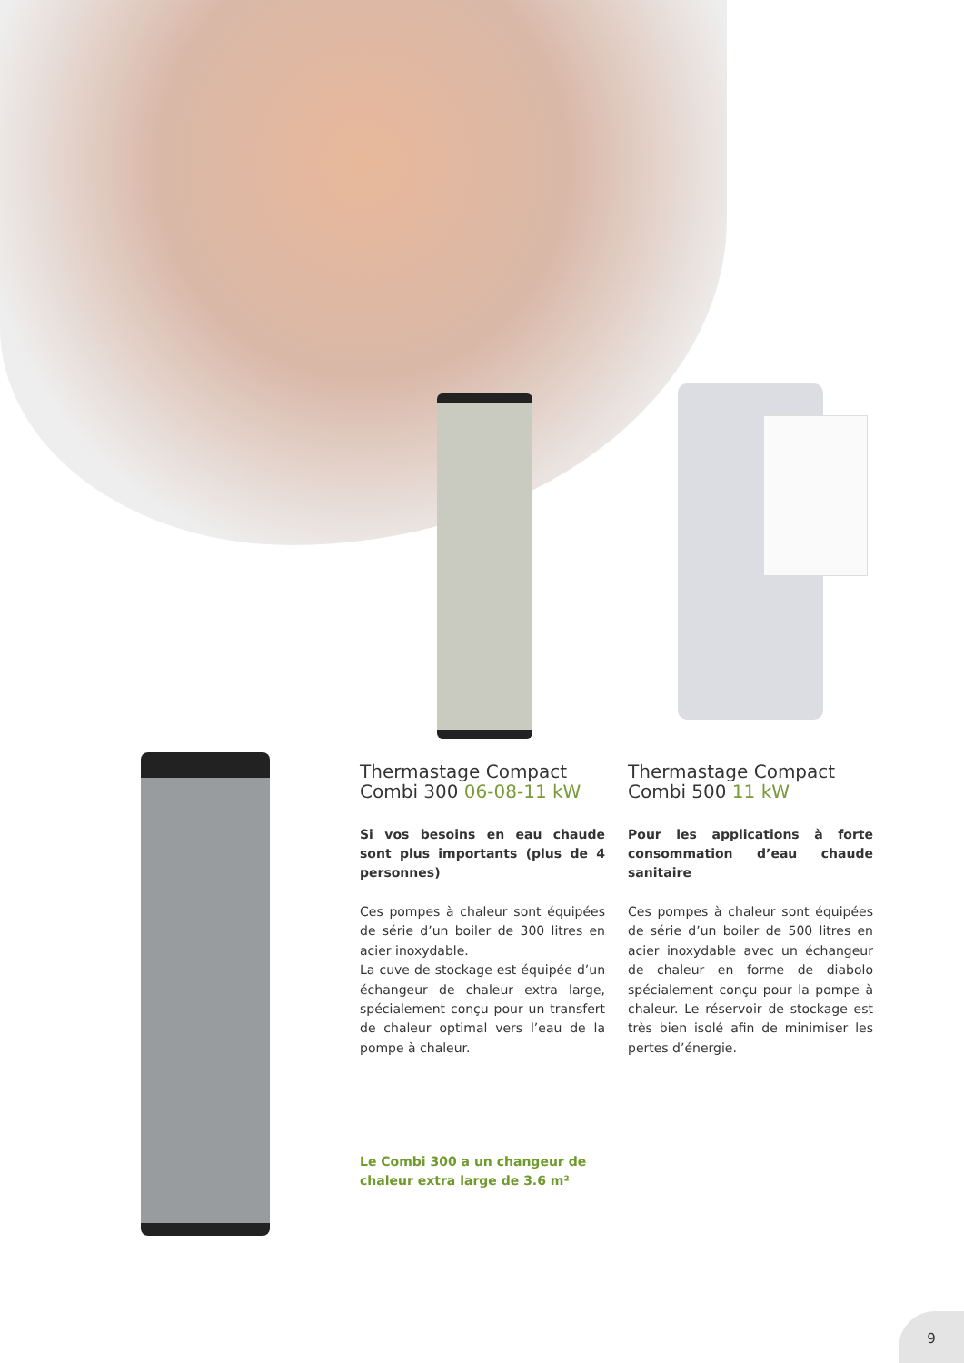Thermastage Compact
Combi 300 06-08-11 kW
Si vos besoins en eau chaude sont plus importants (plus de 4 personnes)
Ces pompes à chaleur sont équipées de série d’un boiler de 300 litres en acier inoxydable.
La cuve de stockage est équipée d’un échangeur de chaleur extra large, spécialement conçu pour un transfert de chaleur optimal vers l’eau de la pompe à chaleur.
Thermastage Compact
Combi 500 11 kW
Pour les applications à forte consommation d’eau chaude sanitaire
Ces pompes à chaleur sont équipées de série d’un boiler de 500 litres en acier inoxydable avec un échangeur de chaleur en forme de diabolo spécialement conçu pour la pompe à chaleur. Le réservoir de stockage est très bien isolé afin de minimiser les pertes d’énergie.
Le Combi 300 a un changeur de
chaleur extra large de 3.6 m²
9